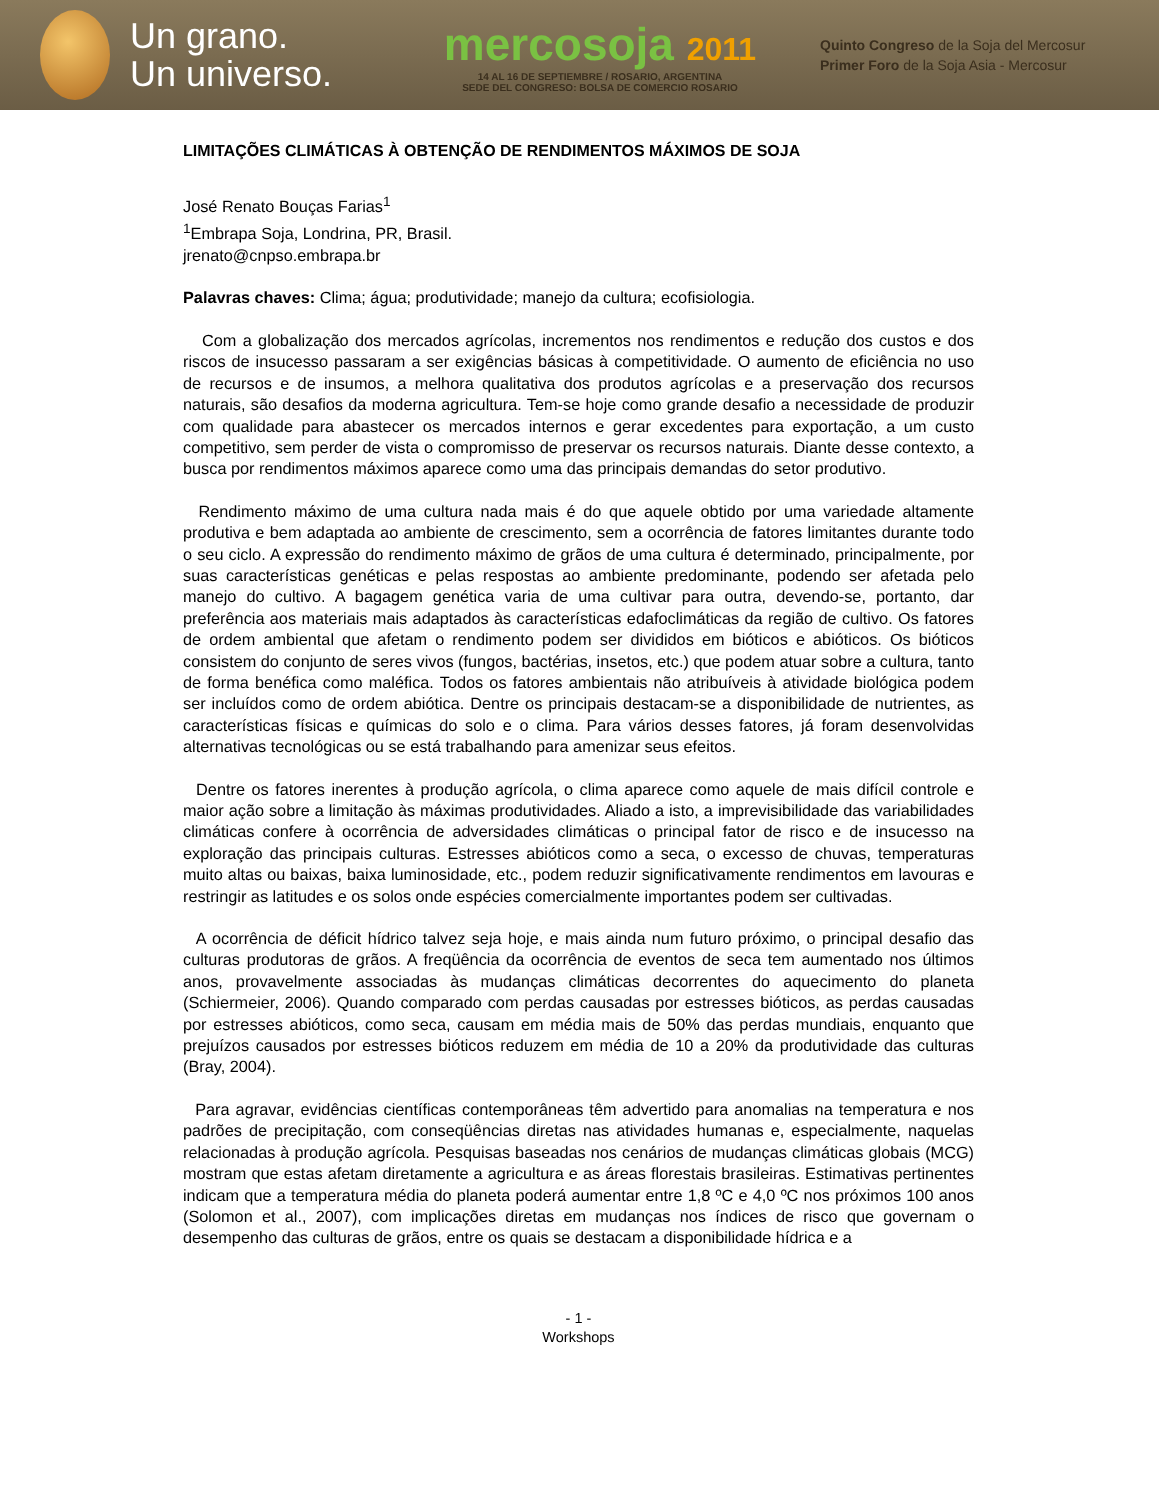Un grano.
Un universo.
mercosoja 2011
14 AL 16 DE SEPTIEMBRE / ROSARIO, ARGENTINA
SEDE DEL CONGRESO: BOLSA DE COMERCIO ROSARIO
Quinto Congreso de la Soja del Mercosur
Primer Foro de la Soja Asia - Mercosur
LIMITAÇÕES CLIMÁTICAS À OBTENÇÃO DE RENDIMENTOS MÁXIMOS DE SOJA
José Renato Bouças Farias<sup>1</sup>
<sup>1</sup> Embrapa Soja, Londrina, PR, Brasil.
jrenato@cnpso.embrapa.br
Palavras chaves: Clima; água; produtividade; manejo da cultura; ecofisiologia.
Com a globalização dos mercados agrícolas, incrementos nos rendimentos e redução dos custos e dos riscos de insucesso passaram a ser exigências básicas à competitividade. O aumento de eficiência no uso de recursos e de insumos, a melhora qualitativa dos produtos agrícolas e a preservação dos recursos naturais, são desafios da moderna agricultura. Tem-se hoje como grande desafio a necessidade de produzir com qualidade para abastecer os mercados internos e gerar excedentes para exportação, a um custo competitivo, sem perder de vista o compromisso de preservar os recursos naturais. Diante desse contexto, a busca por rendimentos máximos aparece como uma das principais demandas do setor produtivo.
Rendimento máximo de uma cultura nada mais é do que aquele obtido por uma variedade altamente produtiva e bem adaptada ao ambiente de crescimento, sem a ocorrência de fatores limitantes durante todo o seu ciclo. A expressão do rendimento máximo de grãos de uma cultura é determinado, principalmente, por suas características genéticas e pelas respostas ao ambiente predominante, podendo ser afetada pelo manejo do cultivo. A bagagem genética varia de uma cultivar para outra, devendo-se, portanto, dar preferência aos materiais mais adaptados às características edafoclimáticas da região de cultivo. Os fatores de ordem ambiental que afetam o rendimento podem ser divididos em bióticos e abióticos. Os bióticos consistem do conjunto de seres vivos (fungos, bactérias, insetos, etc.) que podem atuar sobre a cultura, tanto de forma benéfica como maléfica. Todos os fatores ambientais não atribuíveis à atividade biológica podem ser incluídos como de ordem abiótica. Dentre os principais destacam-se a disponibilidade de nutrientes, as características físicas e químicas do solo e o clima. Para vários desses fatores, já foram desenvolvidas alternativas tecnológicas ou se está trabalhando para amenizar seus efeitos.
Dentre os fatores inerentes à produção agrícola, o clima aparece como aquele de mais difícil controle e maior ação sobre a limitação às máximas produtividades. Aliado a isto, a imprevisibilidade das variabilidades climáticas confere à ocorrência de adversidades climáticas o principal fator de risco e de insucesso na exploração das principais culturas. Estresses abióticos como a seca, o excesso de chuvas, temperaturas muito altas ou baixas, baixa luminosidade, etc., podem reduzir significativamente rendimentos em lavouras e restringir as latitudes e os solos onde espécies comercialmente importantes podem ser cultivadas.
A ocorrência de déficit hídrico talvez seja hoje, e mais ainda num futuro próximo, o principal desafio das culturas produtoras de grãos. A freqüência da ocorrência de eventos de seca tem aumentado nos últimos anos, provavelmente associadas às mudanças climáticas decorrentes do aquecimento do planeta (Schiermeier, 2006). Quando comparado com perdas causadas por estresses bióticos, as perdas causadas por estresses abióticos, como seca, causam em média mais de 50% das perdas mundiais, enquanto que prejuízos causados por estresses bióticos reduzem em média de 10 a 20% da produtividade das culturas (Bray, 2004).
Para agravar, evidências científicas contemporâneas têm advertido para anomalias na temperatura e nos padrões de precipitação, com conseqüências diretas nas atividades humanas e, especialmente, naquelas relacionadas à produção agrícola. Pesquisas baseadas nos cenários de mudanças climáticas globais (MCG) mostram que estas afetam diretamente a agricultura e as áreas florestais brasileiras. Estimativas pertinentes indicam que a temperatura média do planeta poderá aumentar entre 1,8 ºC e 4,0 ºC nos próximos 100 anos (Solomon et al., 2007), com implicações diretas em mudanças nos índices de risco que governam o desempenho das culturas de grãos, entre os quais se destacam a disponibilidade hídrica e a
- 1 -
Workshops